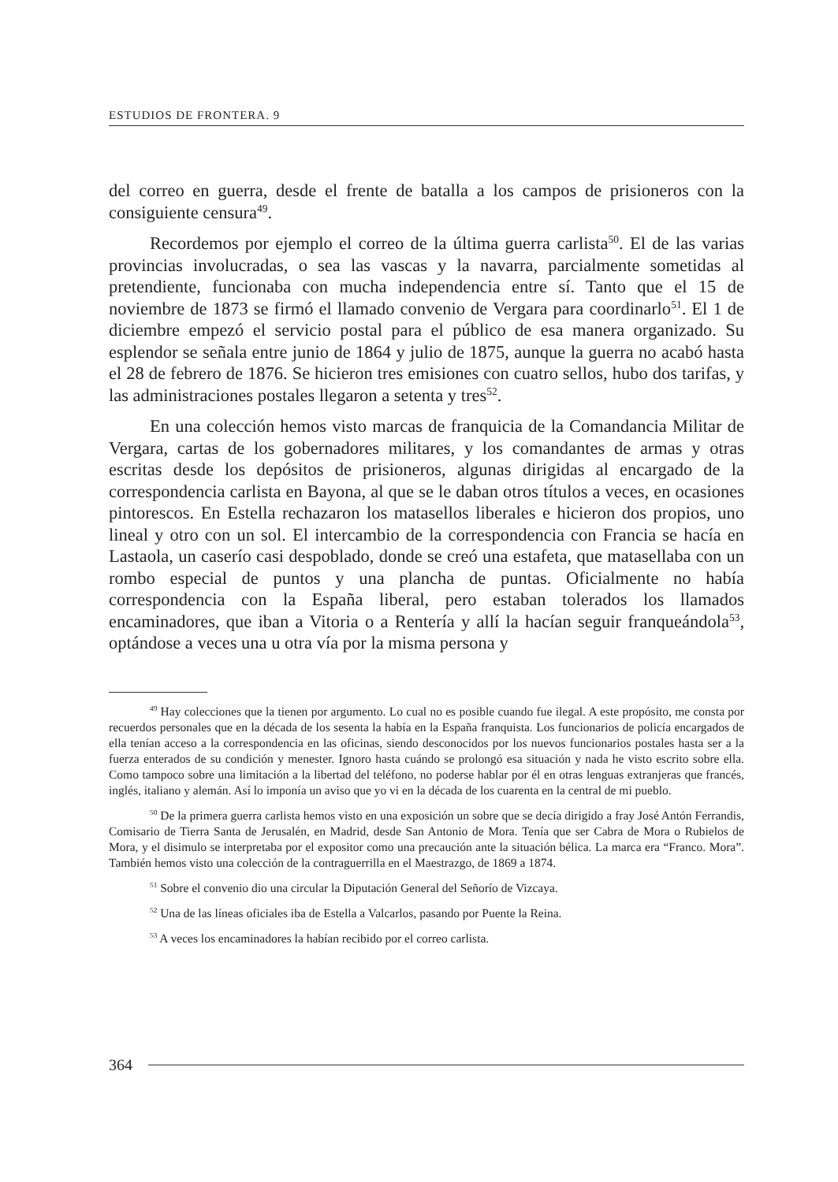ESTUDIOS DE FRONTERA. 9
del correo en guerra, desde el frente de batalla a los campos de prisioneros con la consiguiente censura<sup>49</sup>.
Recordemos por ejemplo el correo de la última guerra carlista<sup>50</sup>. El de las varias provincias involucradas, o sea las vascas y la navarra, parcialmente sometidas al pretendiente, funcionaba con mucha independencia entre sí. Tanto que el 15 de noviembre de 1873 se firmó el llamado convenio de Vergara para coordinarlo<sup>51</sup>. El 1 de diciembre empezó el servicio postal para el público de esa manera organizado. Su esplendor se señala entre junio de 1864 y julio de 1875, aunque la guerra no acabó hasta el 28 de febrero de 1876. Se hicieron tres emisiones con cuatro sellos, hubo dos tarifas, y las administraciones postales llegaron a setenta y tres<sup>52</sup>.
En una colección hemos visto marcas de franquicia de la Comandancia Militar de Vergara, cartas de los gobernadores militares, y los comandantes de armas y otras escritas desde los depósitos de prisioneros, algunas dirigidas al encargado de la correspondencia carlista en Bayona, al que se le daban otros títulos a veces, en ocasiones pintorescos. En Estella rechazaron los matasellos liberales e hicieron dos propios, uno lineal y otro con un sol. El intercambio de la correspondencia con Francia se hacía en Lastaola, un caserío casi despoblado, donde se creó una estafeta, que matasellaba con un rombo especial de puntos y una plancha de puntas. Oficialmente no había correspondencia con la España liberal, pero estaban tolerados los llamados encaminadores, que iban a Vitoria o a Rentería y allí la hacían seguir franqueándola<sup>53</sup>, optándose a veces una u otra vía por la misma persona y
<sup>49</sup> Hay colecciones que la tienen por argumento. Lo cual no es posible cuando fue ilegal. A este propósito, me consta por recuerdos personales que en la década de los sesenta la había en la España franquista. Los funcionarios de policía encargados de ella tenían acceso a la correspondencia en las oficinas, siendo desconocidos por los nuevos funcionarios postales hasta ser a la fuerza enterados de su condición y menester. Ignoro hasta cuándo se prolongó esa situación y nada he visto escrito sobre ella. Como tampoco sobre una limitación a la libertad del teléfono, no poderse hablar por él en otras lenguas extranjeras que francés, inglés, italiano y alemán. Así lo imponía un aviso que yo vi en la década de los cuarenta en la central de mi pueblo.
<sup>50</sup> De la primera guerra carlista hemos visto en una exposición un sobre que se decía dirigido a fray José Antón Ferrandis, Comisario de Tierra Santa de Jerusalén, en Madrid, desde San Antonio de Mora. Tenía que ser Cabra de Mora o Rubielos de Mora, y el disimulo se interpretaba por el expositor como una precaución ante la situación bélica. La marca era “Franco. Mora”. También hemos visto una colección de la contraguerrilla en el Maestrazgo, de 1869 a 1874.
<sup>51</sup> Sobre el convenio dio una circular la Diputación General del Señorío de Vizcaya.
<sup>52</sup> Una de las líneas oficiales iba de Estella a Valcarlos, pasando por Puente la Reina.
<sup>53</sup> A veces los encaminadores la habían recibido por el correo carlista.
364